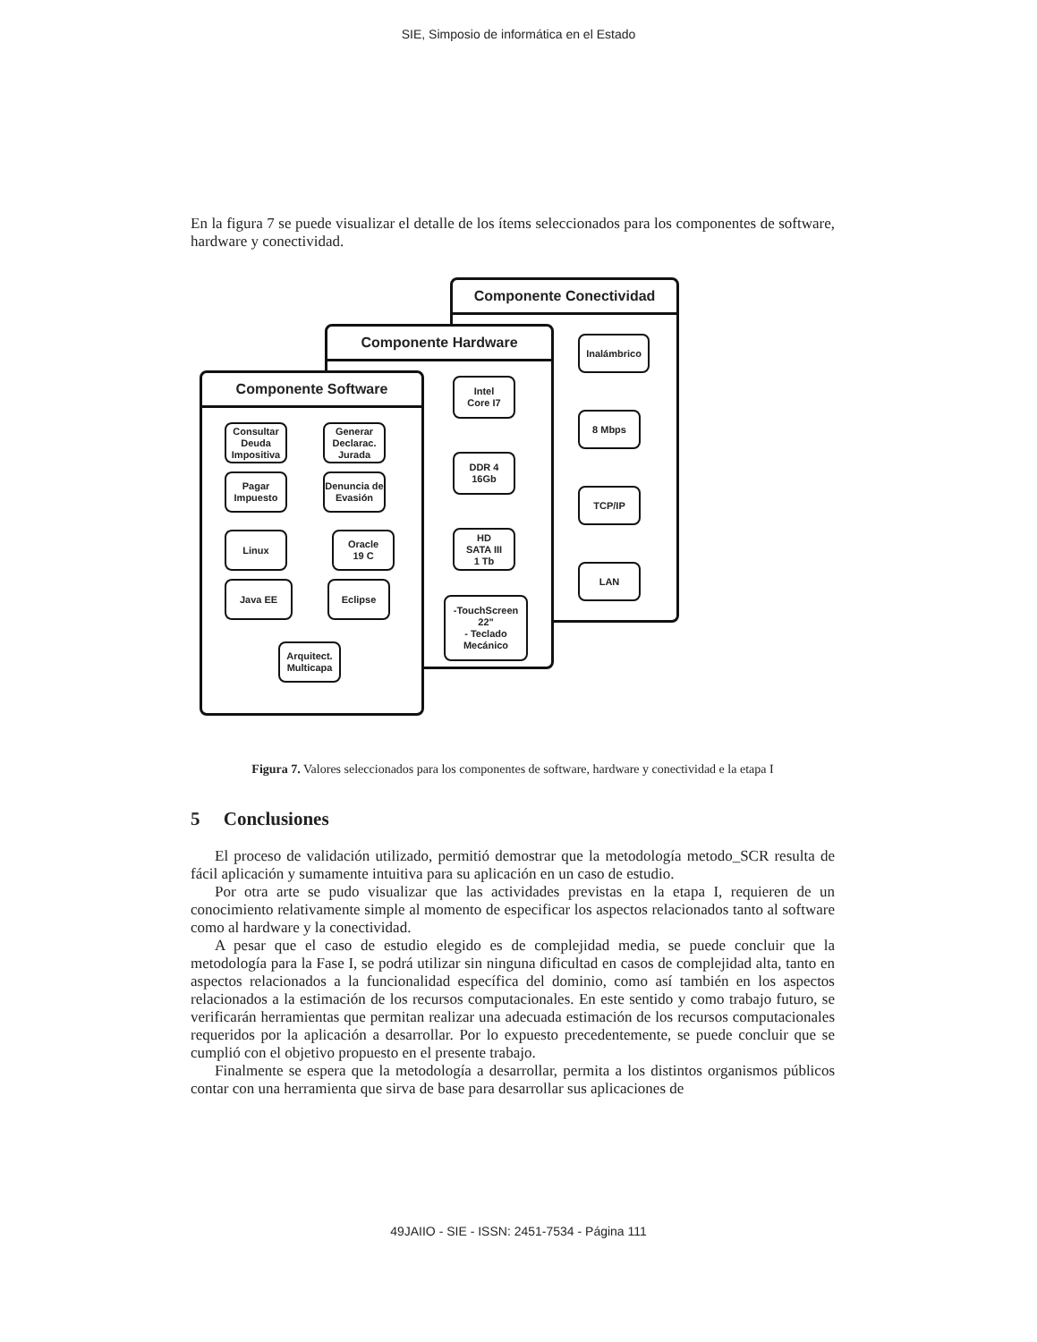SIE, Simposio de informática en el Estado
En la figura 7 se puede visualizar el detalle de los ítems seleccionados para los componentes de software, hardware y conectividad.
Componente Conectividad
Inalámbrico
8 Mbps
TCP/IP
LAN
Componente Hardware
Intel
Core I7
DDR 4
16Gb
HD
SATA III
1 Tb
-TouchScreen 22"
- Teclado Mecánico
Componente Software
Consultar Deuda Impositiva
Generar Declarac. Jurada
Pagar Impuesto
Denuncia de Evasión
Linux
Oracle
19 C
Java EE Eclipse
Arquitect. Multicapa
Figura 7. Valores seleccionados para los componentes de software, hardware y conectividad e la etapa I
5 Conclusiones
El proceso de validación utilizado, permitió demostrar que la metodología metodo_SCR resulta de fácil aplicación y sumamente intuitiva para su aplicación en un caso de estudio.
Por otra arte se pudo visualizar que las actividades previstas en la etapa I, requieren de un conocimiento relativamente simple al momento de especificar los aspectos relacionados tanto al software como al hardware y la conectividad.
A pesar que el caso de estudio elegido es de complejidad media, se puede concluir que la metodología para la Fase I, se podrá utilizar sin ninguna dificultad en casos de complejidad alta, tanto en aspectos relacionados a la funcionalidad específica del dominio, como así también en los aspectos relacionados a la estimación de los recursos computacionales. En este sentido y como trabajo futuro, se verificarán herramientas que permitan realizar una adecuada estimación de los recursos computacionales requeridos por la aplicación a desarrollar. Por lo expuesto precedentemente, se puede concluir que se cumplió con el objetivo propuesto en el presente trabajo.
Finalmente se espera que la metodología a desarrollar, permita a los distintos organismos públicos contar con una herramienta que sirva de base para desarrollar sus aplicaciones de
49JAIIO - SIE - ISSN: 2451-7534 - Página 111